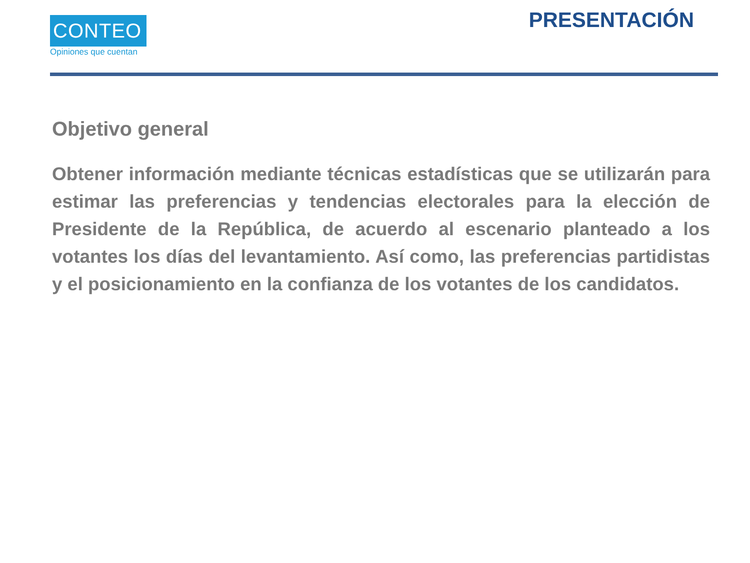CONTEO
Opiniones que cuentan
PRESENTACIÓN
Objetivo general
Obtener información mediante técnicas estadísticas que se utilizarán para estimar las preferencias y tendencias electorales para la elección de Presidente de la República, de acuerdo al escenario planteado a los votantes los días del levantamiento. Así como, las preferencias partidistas y el posicionamiento en la confianza de los votantes de los candidatos.